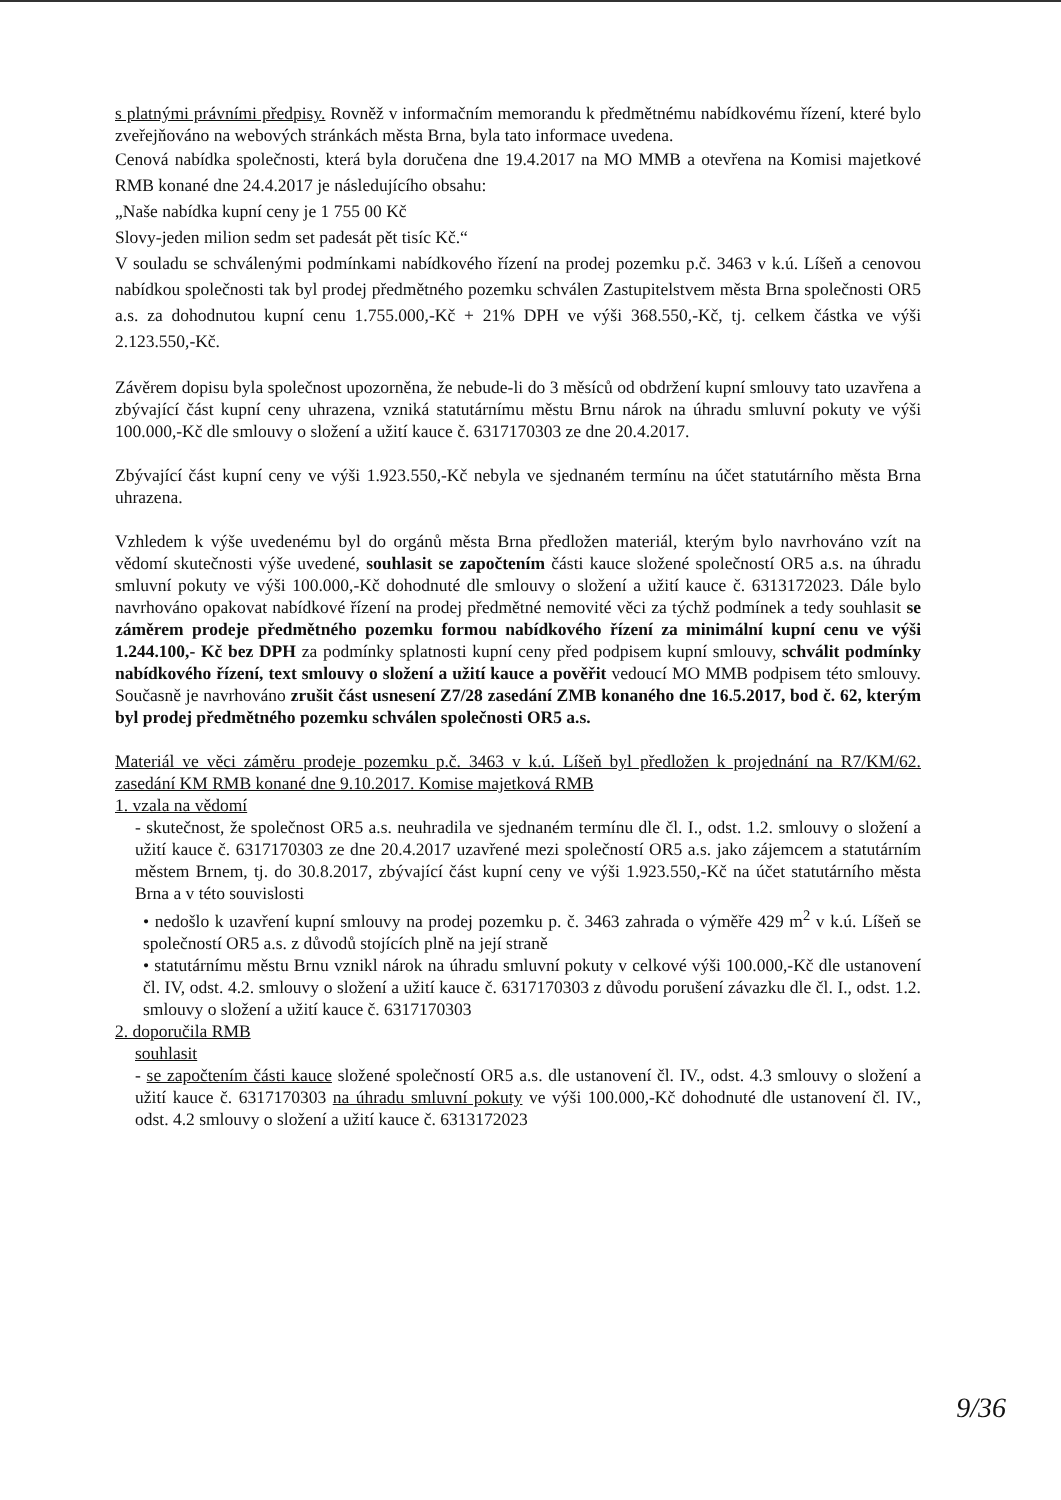s platnými právními předpisy. Rovněž v informačním memorandu k předmětnému nabídkovému řízení, které bylo zveřejňováno na webových stránkách města Brna, byla tato informace uvedena.
Cenová nabídka společnosti, která byla doručena dne 19.4.2017 na MO MMB a otevřena na Komisi majetkové RMB konané dne 24.4.2017 je následujícího obsahu:
„Naše nabídka kupní ceny je 1 755 00 Kč
Slovy-jeden milion sedm set padesát pět tisíc Kč.“
V souladu se schválenými podmínkami nabídkového řízení na prodej pozemku p.č. 3463 v k.ú. Líšeň a cenovou nabídkou společnosti tak byl prodej předmětného pozemku schválen Zastupitelstvem města Brna společnosti OR5 a.s. za dohodnutou kupní cenu 1.755.000,-Kč + 21% DPH ve výši 368.550,-Kč, tj. celkem částka ve výši 2.123.550,-Kč.
Závěrem dopisu byla společnost upozorněna, že nebude-li do 3 měsíců od obdržení kupní smlouvy tato uzavřena a zbývající část kupní ceny uhrazena, vzniká statutárnímu městu Brnu nárok na úhradu smluvní pokuty ve výši 100.000,-Kč dle smlouvy o složení a užití kauce č. 6317170303 ze dne 20.4.2017.
Zbývající část kupní ceny ve výši 1.923.550,-Kč nebyla ve sjednaném termínu na účet statutárního města Brna uhrazena.
Vzhledem k výše uvedenému byl do orgánů města Brna předložen materiál, kterým bylo navrhováno vzít na vědomí skutečnosti výše uvedené, souhlasit se započtením části kauce složené společností OR5 a.s. na úhradu smluvní pokuty ve výši 100.000,-Kč dohodnuté dle smlouvy o složení a užití kauce č. 6313172023. Dále bylo navrhováno opakovat nabídkové řízení na prodej předmětné nemovité věci za týchž podmínek a tedy souhlasit se záměrem prodeje předmětného pozemku formou nabídkového řízení za minimální kupní cenu ve výši 1.244.100,- Kč bez DPH za podmínky splatnosti kupní ceny před podpisem kupní smlouvy, schválit podmínky nabídkového řízení, text smlouvy o složení a užití kauce a pověřit vedoucí MO MMB podpisem této smlouvy. Současně je navrhováno zrušit část usnesení Z7/28 zasedání ZMB konaného dne 16.5.2017, bod č. 62, kterým byl prodej předmětného pozemku schválen společnosti OR5 a.s.
Materiál ve věci záměru prodeje pozemku p.č. 3463 v k.ú. Líšeň byl předložen k projednání na R7/KM/62. zasedání KM RMB konané dne 9.10.2017. Komise majetková RMB
1. vzala na vědomí
- skutečnost, že společnost OR5 a.s. neuhradila ve sjednaném termínu dle čl. I., odst. 1.2. smlouvy o složení a užití kauce č. 6317170303 ze dne 20.4.2017 uzavřené mezi společností OR5 a.s. jako zájemcem a statutárním městem Brnem, tj. do 30.8.2017, zbývající část kupní ceny ve výši 1.923.550,-Kč na účet statutárního města Brna a v této souvislosti
• nedošlo k uzavření kupní smlouvy na prodej pozemku p. č. 3463 zahrada o výměře 429 m<sup>2</sup> v k.ú. Líšeň se společností OR5 a.s. z důvodů stojících plně na její straně
• statutárnímu městu Brnu vznikl nárok na úhradu smluvní pokuty v celkové výši 100.000,-Kč dle ustanovení čl. IV, odst. 4.2. smlouvy o složení a užití kauce č. 6317170303 z důvodu porušení závazku dle čl. I., odst. 1.2. smlouvy o složení a užití kauce č. 6317170303
2. doporučila RMB
souhlasit
- se započtením části kauce složené společností OR5 a.s. dle ustanovení čl. IV., odst. 4.3 smlouvy o složení a užití kauce č. 6317170303 na úhradu smluvní pokuty ve výši 100.000,-Kč dohodnuté dle ustanovení čl. IV., odst. 4.2 smlouvy o složení a užití kauce č. 6313172023
9/36